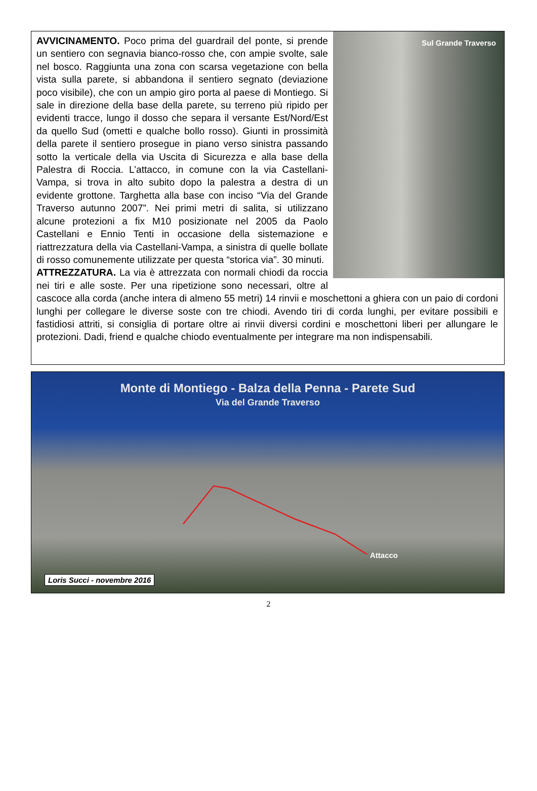Sul Grande Traverso
AVVICINAMENTO. Poco prima del guardrail del ponte, si prende un sentiero con segnavia bianco-rosso che, con ampie svolte, sale nel bosco. Raggiunta una zona con scarsa vegetazione con bella vista sulla parete, si abbandona il sentiero segnato (deviazione poco visibile), che con un ampio giro porta al paese di Montiego. Si sale in direzione della base della parete, su terreno più ripido per evidenti tracce, lungo il dosso che separa il versante Est/Nord/Est da quello Sud (ometti e qualche bollo rosso). Giunti in prossimità della parete il sentiero prosegue in piano verso sinistra passando sotto la verticale della via Uscita di Sicurezza e alla base della Palestra di Roccia. L’attacco, in comune con la via Castellani-Vampa, si trova in alto subito dopo la palestra a destra di un evidente grottone. Targhetta alla base con inciso “Via del Grande Traverso autunno 2007”. Nei primi metri di salita, si utilizzano alcune protezioni a fix M10 posizionate nel 2005 da Paolo Castellani e Ennio Tenti in occasione della sistemazione e riattrezzatura della via Castellani-Vampa, a sinistra di quelle bollate di rosso comunemente utilizzate per questa “storica via”. 30 minuti.
ATTREZZATURA. La via è attrezzata con normali chiodi da roccia nei tiri e alle soste. Per una ripetizione sono necessari, oltre al cascoce alla corda (anche intera di almeno 55 metri) 14 rinvii e moschettoni a ghiera con un paio di cordoni lunghi per collegare le diverse soste con tre chiodi. Avendo tiri di corda lunghi, per evitare possibili e fastidiosi attriti, si consiglia di portare oltre ai rinvii diversi cordini e moschettoni liberi per allungare le protezioni. Dadi, friend e qualche chiodo eventualmente per integrare ma non indispensabili.
Monte di Montiego - Balza della Penna - Parete Sud
Via del Grande Traverso
Attacco
Loris Succi - novembre 2016
2